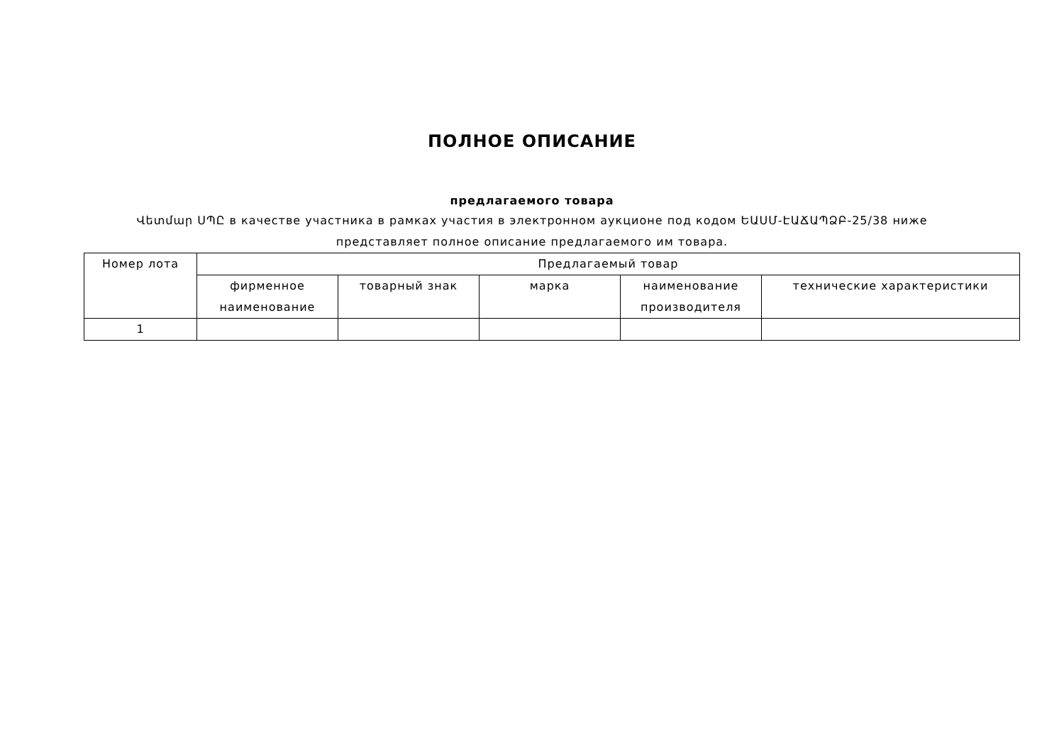ПОЛНОЕ ОПИСАНИЕ
предлагаемого товара
Վետմար ՍՊԸ в качестве участника в рамках участия в электронном аукционе под кодом ԵԱՍՄ-ԷԱՃԱՊՁԲ-25/38 ниже представляет полное описание предлагаемого им товара.
| Номер лота | Предлагаемый товар | | | | |
| --- | --- | --- | --- | --- | --- |
| | фирменное наименование | товарный знак | марка | наименование производителя | технические характеристики |
| 1 | | | | | |